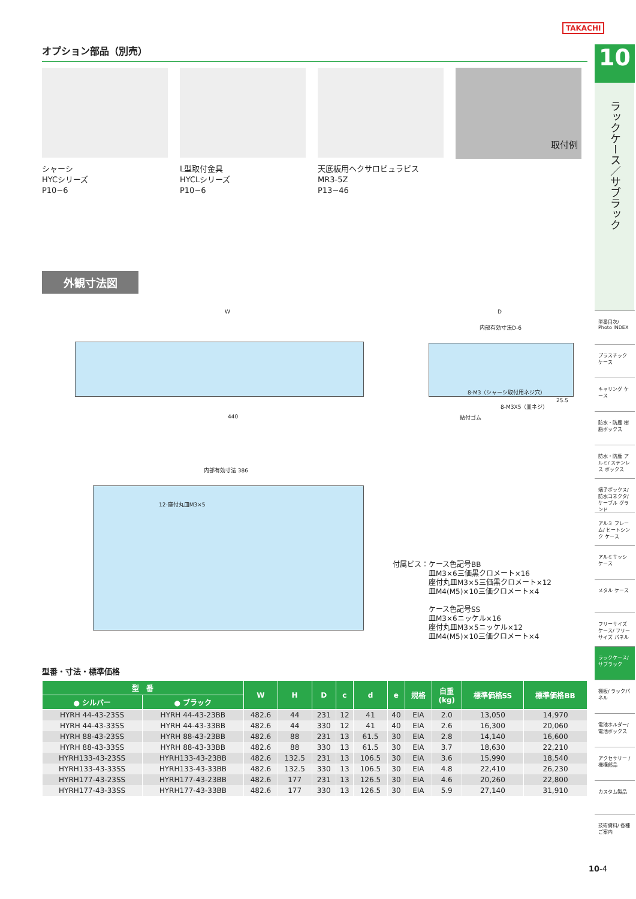TAKACHI
オプション部品（別売）
シャーシ
HYCシリーズ
P10−6
L型取付金具
HYCLシリーズ
P10−6
天底板用ヘクサロビュラビス
MR3-5Z
P13−46
取付例
外観寸法図
W D
内部有効寸法D-6
440
内部有効寸法 386
12-座付丸皿M3×5
8-M3（シャーシ取付用ネジ穴）
8-M3X5（皿ネジ）
貼付ゴム
25.5
付属ビス：ケース色記号BB
　　　　　皿M3×6三価黒クロメート×16
　　　　　座付丸皿M3×5三価黒クロメート×12
　　　　　皿M4(M5)×10三価クロメート×4
　　　　　ケース色記号SS
　　　　　皿M3×6ニッケル×16
　　　　　座付丸皿M3×5ニッケル×12
　　　　　皿M4(M5)×10三価クロメート×4
型番・寸法・標準価格
| 型 番 | | W | H | D | c | d | e | 規格 | 自重 (kg) | 標準価格SS | 標準価格BB |
| --- | --- | --- | --- | --- | --- | --- | --- | --- | --- | --- | --- |
| ● シルバー | ● ブラック | | | | | | | | | | |
| HYRH 44-43-23SS | HYRH 44-43-23BB | 482.6 | 44 | 231 | 12 | 41 | 40 | EIA | 2.0 | 13,050 | 14,970 |
| HYRH 44-43-33SS | HYRH 44-43-33BB | 482.6 | 44 | 330 | 12 | 41 | 40 | EIA | 2.6 | 16,300 | 20,060 |
| HYRH 88-43-23SS | HYRH 88-43-23BB | 482.6 | 88 | 231 | 13 | 61.5 | 30 | EIA | 2.8 | 14,140 | 16,600 |
| HYRH 88-43-33SS | HYRH 88-43-33BB | 482.6 | 88 | 330 | 13 | 61.5 | 30 | EIA | 3.7 | 18,630 | 22,210 |
| HYRH133-43-23SS | HYRH133-43-23BB | 482.6 | 132.5 | 231 | 13 | 106.5 | 30 | EIA | 3.6 | 15,990 | 18,540 |
| HYRH133-43-33SS | HYRH133-43-33BB | 482.6 | 132.5 | 330 | 13 | 106.5 | 30 | EIA | 4.8 | 22,410 | 26,230 |
| HYRH177-43-23SS | HYRH177-43-23BB | 482.6 | 177 | 231 | 13 | 126.5 | 30 | EIA | 4.6 | 20,260 | 22,800 |
| HYRH177-43-33SS | HYRH177-43-33BB | 482.6 | 177 | 330 | 13 | 126.5 | 30 | EIA | 5.9 | 27,140 | 31,910 |
10
ラックケース／サブラック
型番目次/ Photo INDEX
プラスチック ケース
キャリング ケース
防水・防塵 樹脂ボックス
防水・防塵 アルミ/ ステンレス ボックス
端子ボックス/ 防水コネクタ/ ケーブル グランド
アルミ フレーム/ ヒートシンク ケース
アルミサッシ ケース
メタル ケース
フリーサイズ ケース/ フリーサイズ パネル
ラックケース/ サブラック
棚板/ ラックパネル
電池ホルダー/ 電池ボックス
アクセサリー /機構部品
カスタム製品
技術資料/ 各種ご案内
10-4